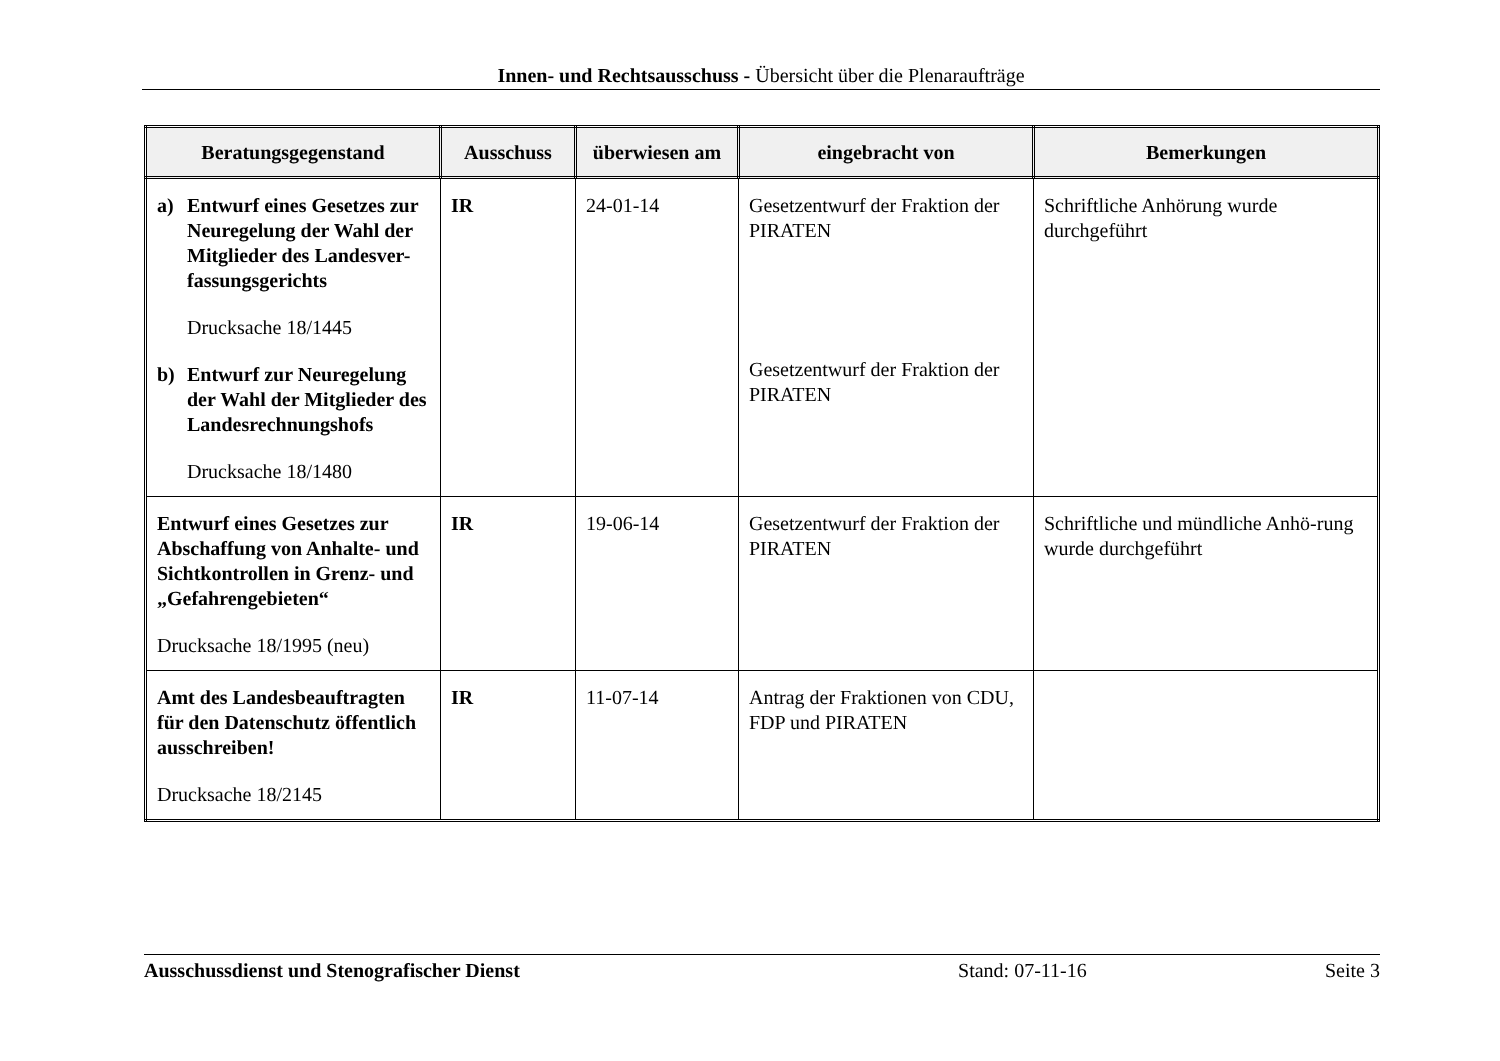Innen- und Rechtsausschuss - Übersicht über die Plenaraufträge
| Beratungsgegenstand | Ausschuss | überwiesen am | eingebracht von | Bemerkungen |
| --- | --- | --- | --- | --- |
| a) Entwurf eines Gesetzes zur Neuregelung der Wahl der Mitglieder des Landesver-fassungsgerichts Drucksache 18/1445 b) Entwurf zur Neuregelung der Wahl der Mitglieder des Landesrechnungshofs Drucksache 18/1480 | IR | 24-01-14 | Gesetzentwurf der Fraktion der PIRATEN Gesetzentwurf der Fraktion der PIRATEN | Schriftliche Anhörung wurde durchgeführt |
| Entwurf eines Gesetzes zur Abschaffung von Anhalte- und Sichtkontrollen in Grenz- und „Gefahrengebieten“ Drucksache 18/1995 (neu) | IR | 19-06-14 | Gesetzentwurf der Fraktion der PIRATEN | Schriftliche und mündliche Anhö-rung wurde durchgeführt |
| Amt des Landesbeauftragten für den Datenschutz öffentlich ausschreiben! Drucksache 18/2145 | IR | 11-07-14 | Antrag der Fraktionen von CDU, FDP und PIRATEN | |
Ausschussdienst und Stenografischer Dienst Stand: 07-11-16 Seite 3